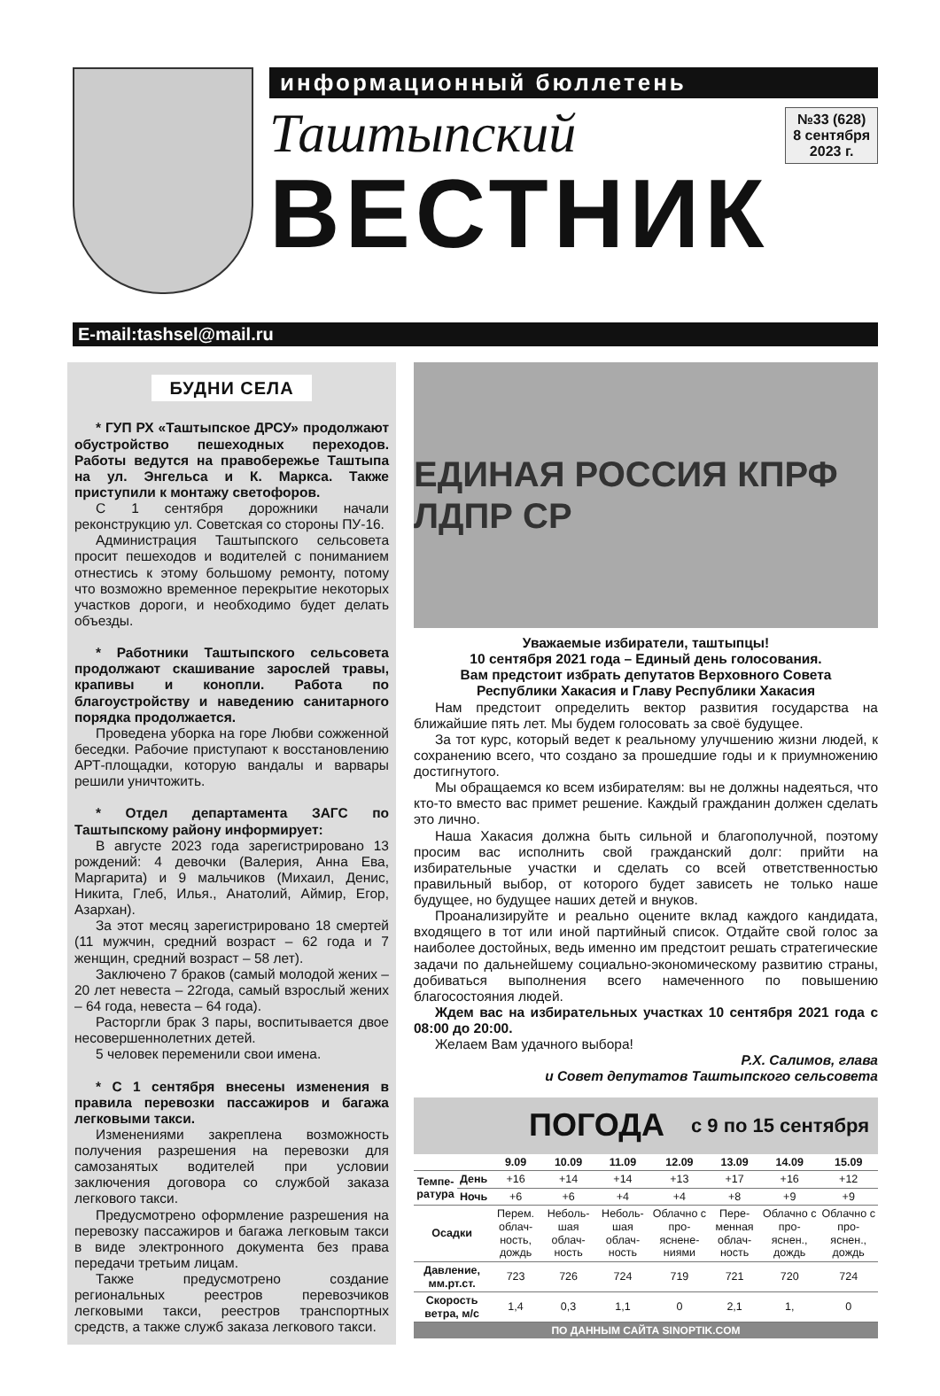информационный бюллетень
№33 (628)
8 сентября
2023 г.
Таштыпский
ВЕСТНИК
E-mail:tashsel@mail.ru
БУДНИ СЕЛА
* ГУП РХ «Таштыпское ДРСУ» продолжают обустройство пешеходных переходов. Работы ведутся на правобережье Таштыпа на ул. Энгельса и К. Маркса. Также приступили к монтажу светофоров.
С 1 сентября дорожники начали реконструкцию ул. Советская со стороны ПУ-16.
Администрация Таштыпского сельсовета просит пешеходов и водителей с пониманием отнестись к этому большому ремонту, потому что возможно временное перекрытие некоторых участков дороги, и необходимо будет делать объезды.
* Работники Таштыпского сельсовета продолжают скашивание зарослей травы, крапивы и конопли. Работа по благоустройству и наведению санитарного порядка продолжается.
Проведена уборка на горе Любви сожженной беседки. Рабочие приступают к восстановлению АРТ-площадки, которую вандалы и варвары решили уничтожить.
* Отдел департамента ЗАГС по Таштыпскому району информирует:
В августе 2023 года зарегистрировано 13 рождений: 4 девочки (Валерия, Анна Ева, Маргарита) и 9 мальчиков (Михаил, Денис, Никита, Глеб, Илья., Анатолий, Аймир, Егор, Азархан).
За этот месяц зарегистрировано 18 смертей (11 мужчин, средний возраст – 62 года и 7 женщин, средний возраст – 58 лет).
Заключено 7 браков (самый молодой жених – 20 лет невеста – 22года, самый взрослый жених – 64 года, невеста – 64 года).
Расторгли брак 3 пары, воспитывается двое несовершеннолетних детей.
5 человек переменили свои имена.
* С 1 сентября внесены изменения в правила перевозки пассажиров и багажа легковыми такси.
Изменениями закреплена возможность получения разрешения на перевозки для самозанятых водителей при условии заключения договора со службой заказа легкового такси.
Предусмотрено оформление разрешения на перевозку пассажиров и багажа легковым такси в виде электронного документа без права передачи третьим лицам.
Также предусмотрено создание региональных реестров перевозчиков легковыми такси, реестров транспортных средств, а также служб заказа легкового такси.
ЕДИНАЯ РОССИЯ КПРФ ЛДПР СР
Уважаемые избиратели, таштыпцы!
10 сентября 2021 года – Единый день голосования.
Вам предстоит избрать депутатов Верховного Совета
Республики Хакасия и Главу Республики Хакасия
Нам предстоит определить вектор развития государства на ближайшие пять лет. Мы будем голосовать за своё будущее.
За тот курс, который ведет к реальному улучшению жизни людей, к сохранению всего, что создано за прошедшие годы и к приумножению достигнутого.
Мы обращаемся ко всем избирателям: вы не должны надеяться, что кто-то вместо вас примет решение. Каждый гражданин должен сделать это лично.
Наша Хакасия должна быть сильной и благополучной, поэтому просим вас исполнить свой гражданский долг: прийти на избирательные участки и сделать со всей ответственностью правильный выбор, от которого будет зависеть не только наше будущее, но будущее наших детей и внуков.
Проанализируйте и реально оцените вклад каждого кандидата, входящего в тот или иной партийный список. Отдайте свой голос за наиболее достойных, ведь именно им предстоит решать стратегические задачи по дальнейшему социально-экономическому развитию страны, добиваться выполнения всего намеченного по повышению благосостояния людей.
Ждем вас на избирательных участках 10 сентября 2021 года с 08:00 до 20:00.
Желаем Вам удачного выбора!
Р.Х. Салимов, глава
и Совет депутатов Таштыпского сельсовета
ПОГОДА с 9 по 15 сентября
| | | 9.09 | 10.09 | 11.09 | 12.09 | 13.09 | 14.09 | 15.09 |
| --- | --- | --- | --- | --- | --- | --- | --- | --- |
| Темпе- ратура | День | +16 | +14 | +14 | +13 | +17 | +16 | +12 |
| | Ночь | +6 | +6 | +4 | +4 | +8 | +9 | +9 |
| Осадки | | Перем. облач-ность, дождь | Неболь-шая облач-ность | Неболь-шая облач-ность | Облачно с про-яснене-ниями | Пере-менная облач-ность | Облачно с про-яснен., дождь | Облачно с про-яснен., дождь |
| Давление, мм.рт.ст. | | 723 | 726 | 724 | 719 | 721 | 720 | 724 |
| Скорость ветра, м/с | | 1,4 | 0,3 | 1,1 | 0 | 2,1 | 1, | 0 |
ПО ДАННЫМ САЙТА SINOPTIK.COM